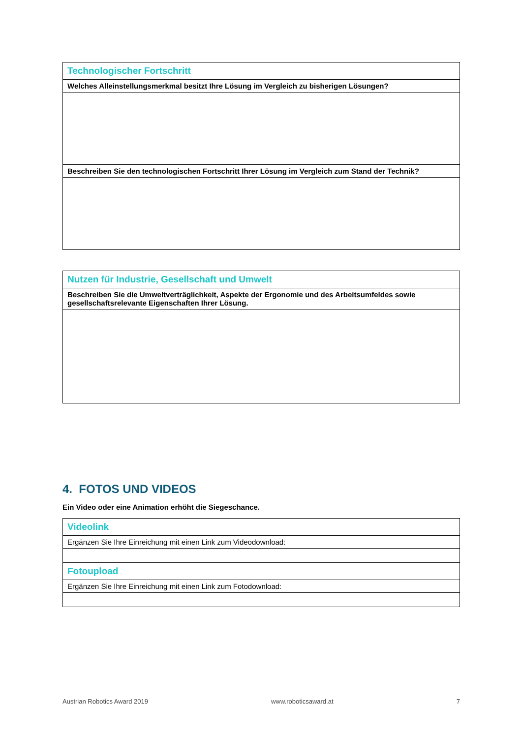| Technologischer Fortschritt |
| Welches Alleinstellungsmerkmal besitzt Ihre Lösung im Vergleich zu bisherigen Lösungen? |
| Beschreiben Sie den technologischen Fortschritt Ihrer Lösung im Vergleich zum Stand der Technik? |
| Nutzen für Industrie, Gesellschaft und Umwelt |
| Beschreiben Sie die Umweltverträglichkeit, Aspekte der Ergonomie und des Arbeitsumfeldes sowie gesellschaftsrelevante Eigenschaften Ihrer Lösung. |
4. FOTOS UND VIDEOS
Ein Video oder eine Animation erhöht die Siegeschance.
| Videolink |
| Ergänzen Sie Ihre Einreichung mit einen Link zum Videodownload: |
| Fotoupload |
| Ergänzen Sie Ihre Einreichung mit einen Link zum Fotodownload: |
Austrian Robotics Award 2019 www.roboticsaward.at 7